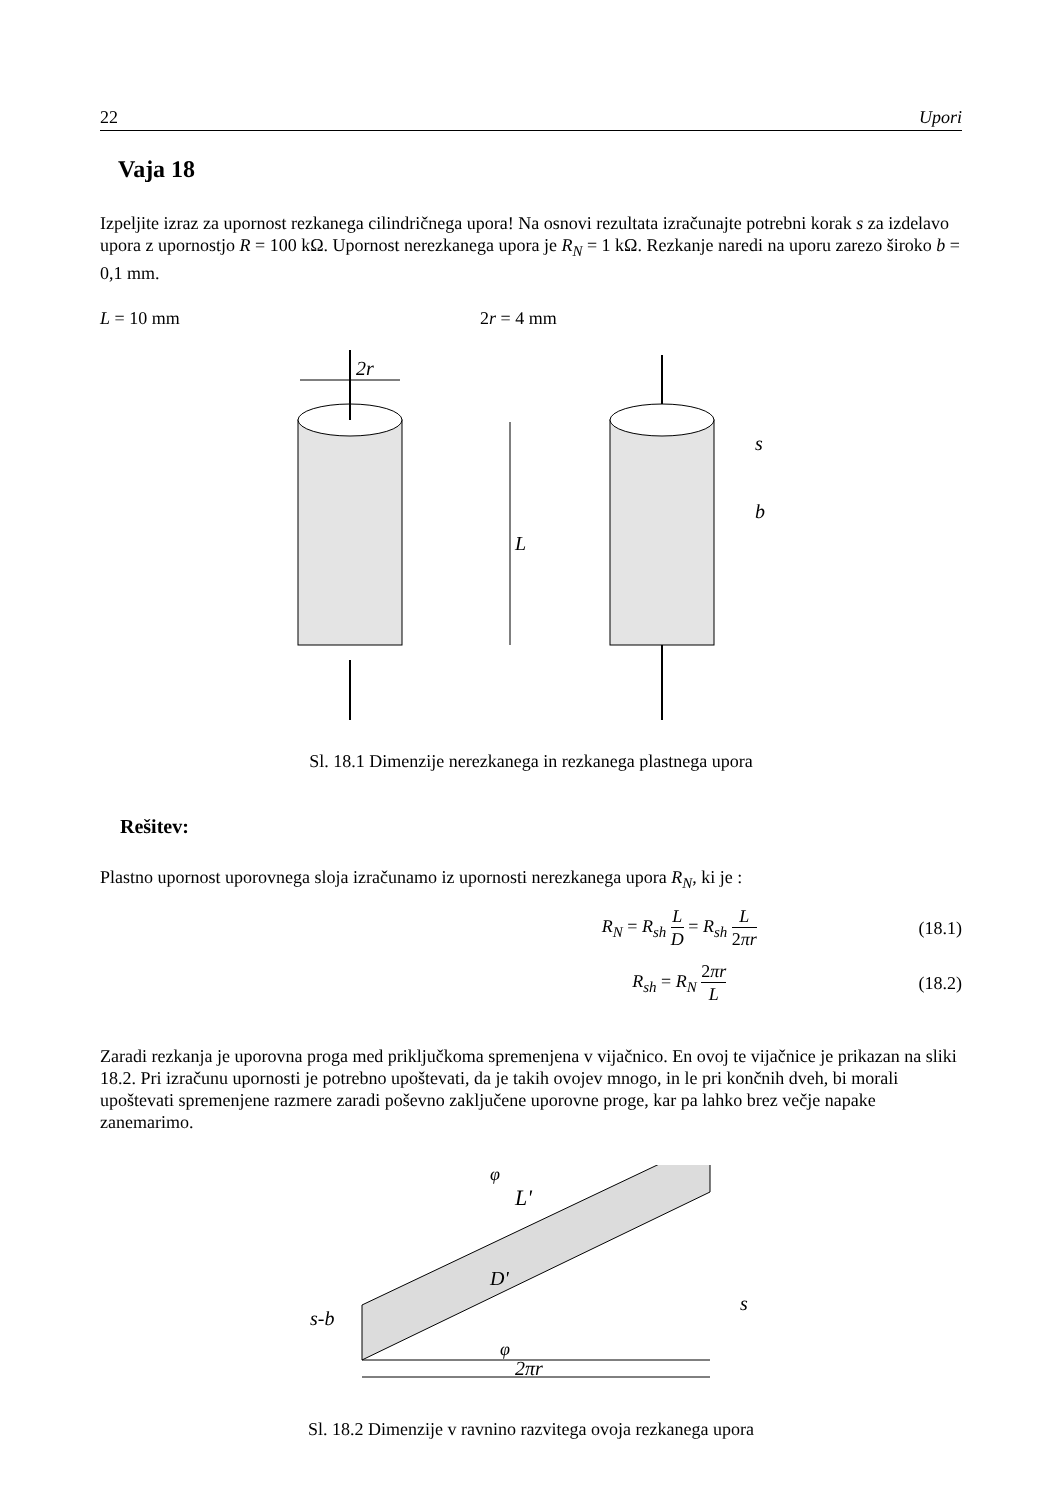22 Upori
Vaja 18
Izpeljite izraz za upornost rezkanega cilindričnega upora! Na osnovi rezultata izračunajte potrebni korak s za izdelavo upora z upornostjo R = 100 kΩ. Upornost nerezkanega upora je R<sub>N</sub> = 1 kΩ. Rezkanje naredi na uporu zarezo široko b = 0,1 mm.
L = 10 mm 2r = 4 mm
2r
L
s
b
Sl. 18.1 Dimenzije nerezkanega in rezkanega plastnega upora
Rešitev:
Plastno upornost uporovnega sloja izračunamo iz upornosti nerezkanega upora R<sub>N</sub>, ki je :
R<sub>N</sub> = R<sub>sh</sub> L D = R<sub>sh</sub> L 2πr (18.1)
R<sub>sh</sub> = R<sub>N</sub> 2πr L (18.2)
Zaradi rezkanja je uporovna proga med priključkoma spremenjena v vijačnico. En ovoj te vijačnice je prikazan na sliki 18.2. Pri izračunu upornosti je potrebno upoštevati, da je takih ovojev mnogo, in le pri končnih dveh, bi morali upoštevati spremenjene razmere zaradi poševno zaključene uporovne proge, kar pa lahko brez večje napake zanemarimo.
L'
φ
D'
s-b
s
φ
2πr
Sl. 18.2 Dimenzije v ravnino razvitega ovoja rezkanega upora